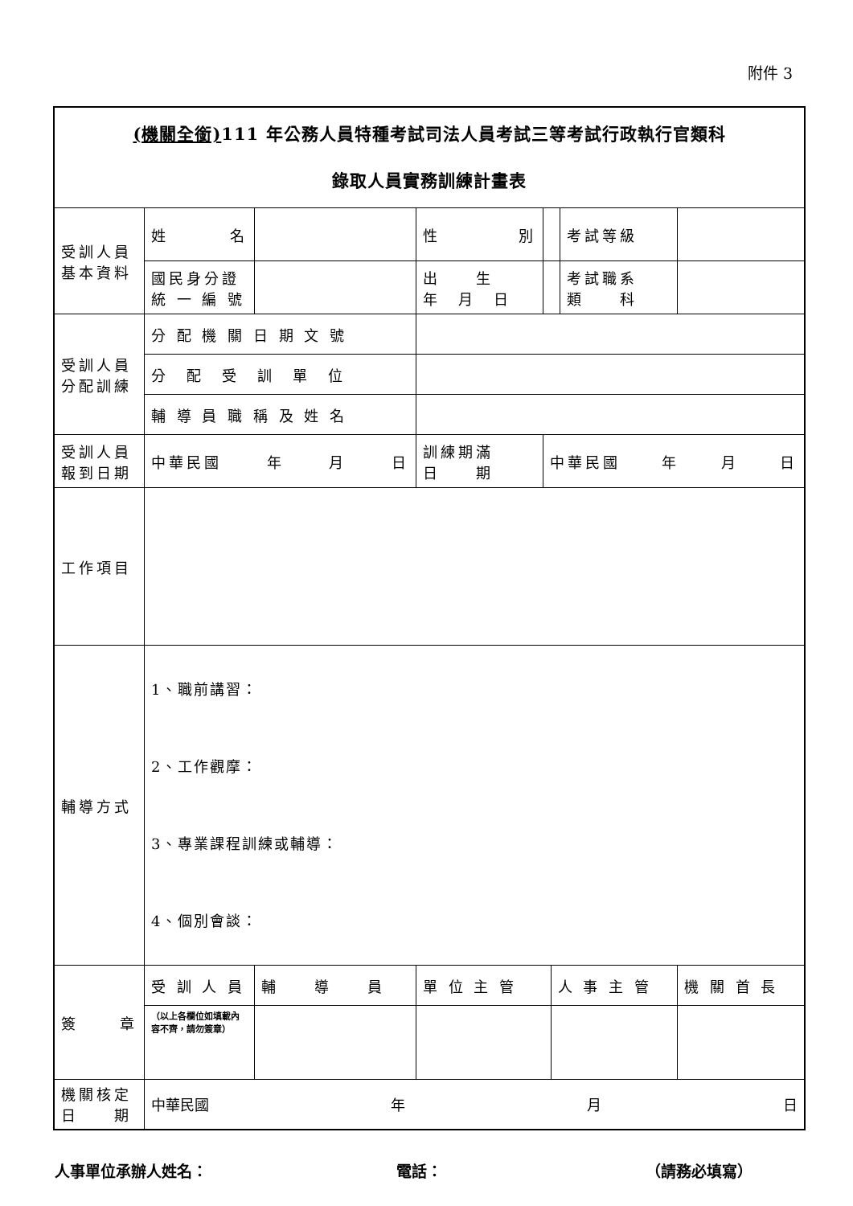附件 3
| (機關全銜) 111 年公務人員特種考試司法人員考試三等考試行政執行官類科 錄取人員實務訓練計畫表 | | | | | | | | |
| 受訓人員 基本資料 | 姓 名 | | | 性 別 | | | 考試等級 | |
| | 國民身分證 統 一 編 號 | | | 出 生 年 月 日 | | | 考試職系 類 科 | |
| 受訓人員 分配訓練 | 分 配 機 關 日 期 文 號 | | | | | | | |
| | 分 配 受 訓 單 位 | | | | | | | |
| | 輔 導 員 職 稱 及 姓 名 | | | | | | | |
| 受訓人員 報到日期 | 中華民國 年 月 日 | | | 訓練期滿 日 期 | 中華民國 年 月 日 | | | |
| 工作項目 | | | | | | | | |
| 輔導方式 | 1、職前講習： 2、工作觀摩： 3、專業課程訓練或輔導： 4、個別會談： | | | | | | | |
| 簽 章 | 受 訓 人 員 | 輔 導 員 | | 單 位 主 管 | | 人 事 主 管 | | 機 關 首 長 |
| | （以上各欄位如填載內容不齊，請勿簽章） | | | | | | | |
| 機關核定 日 期 | 中華民國 年 月 日 | | | | | | | |
人事單位承辦人姓名： 電話： （請務必填寫）